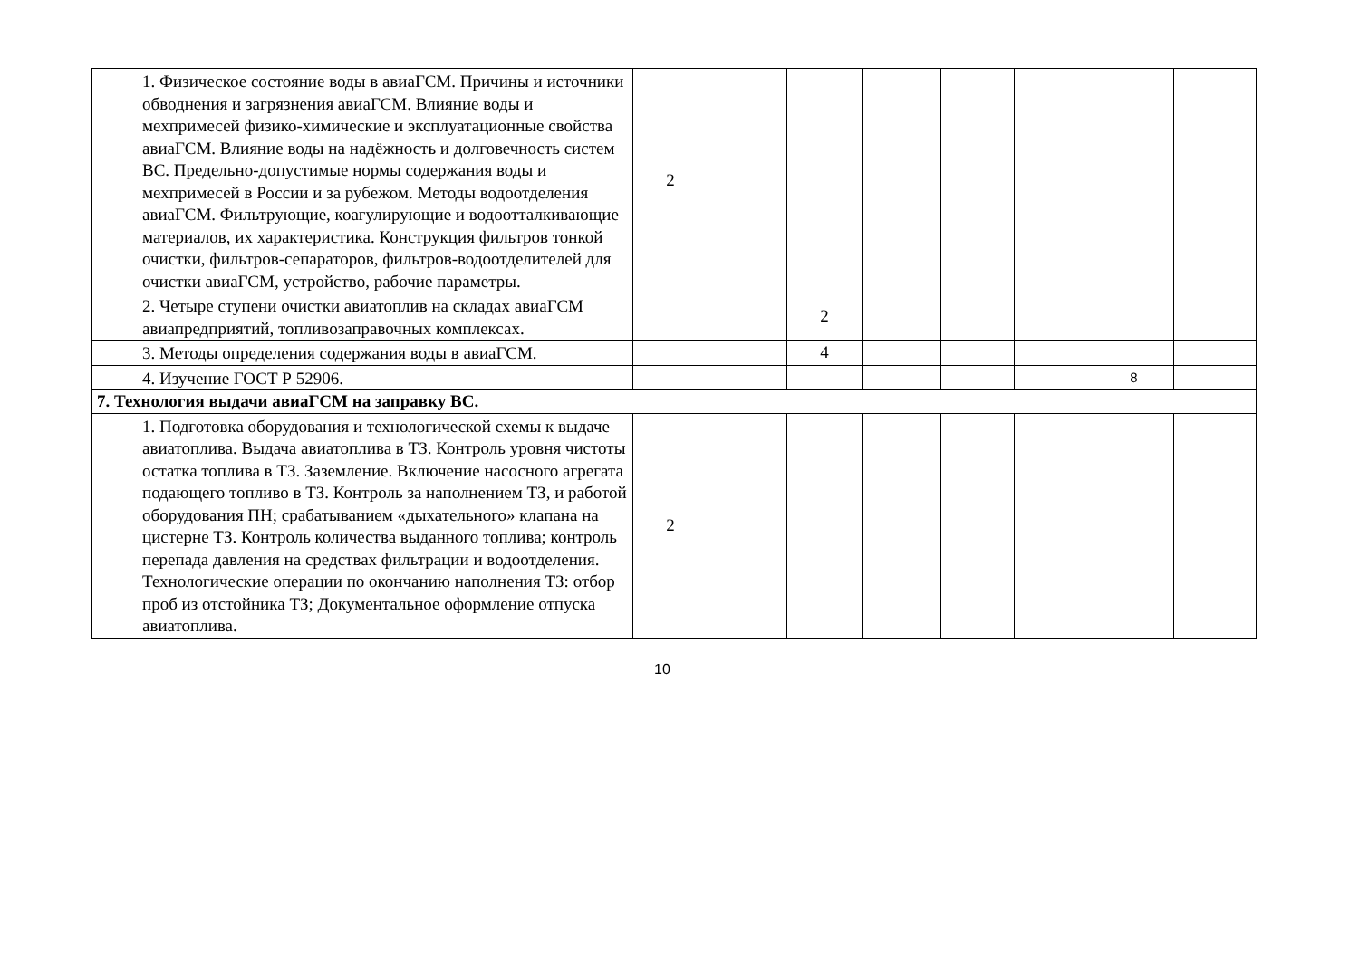| 1. Физическое состояние воды в авиаГСМ. Причины и источники обводнения и загрязнения авиаГСМ. Влияние воды и мехпримесей физико-химические и эксплуатационные свойства авиаГСМ. Влияние воды на надёжность и долговечность систем ВС. Предельно-допустимые нормы содержания воды и мехпримесей в России и за рубежом. Методы водоотделения авиаГСМ. Фильтрующие, коагулирующие и водоотталкивающие материалов, их характеристика. Конструкция фильтров тонкой очистки, фильтров-сепараторов, фильтров-водоотделителей для очистки авиаГСМ, устройство, рабочие параметры. | 2 | | | | | | | |
| 2. Четыре ступени очистки авиатоплив на складах авиаГСМ авиапредприятий, топливозаправочных комплексах. | | | 2 | | | | | |
| 3. Методы определения содержания воды в авиаГСМ. | | | 4 | | | | | |
| 4. Изучение ГОСТ Р 52906. | | | | | | | 8 | |
| 7. Технология выдачи авиаГСМ на заправку ВС. | | | | | | | | |
| 1. Подготовка оборудования и технологической схемы к выдаче авиатоплива. Выдача авиатоплива в ТЗ. Контроль уровня чистоты остатка топлива в ТЗ. Заземление. Включение насосного агрегата подающего топливо в ТЗ. Контроль за наполнением ТЗ, и работой оборудования ПН; срабатыванием «дыхательного» клапана на цистерне ТЗ. Контроль количества выданного топлива; контроль перепада давления на средствах фильтрации и водоотделения. Технологические операции по окончанию наполнения ТЗ: отбор проб из отстойника ТЗ; Документальное оформление отпуска авиатоплива. | 2 | | | | | | | |
10